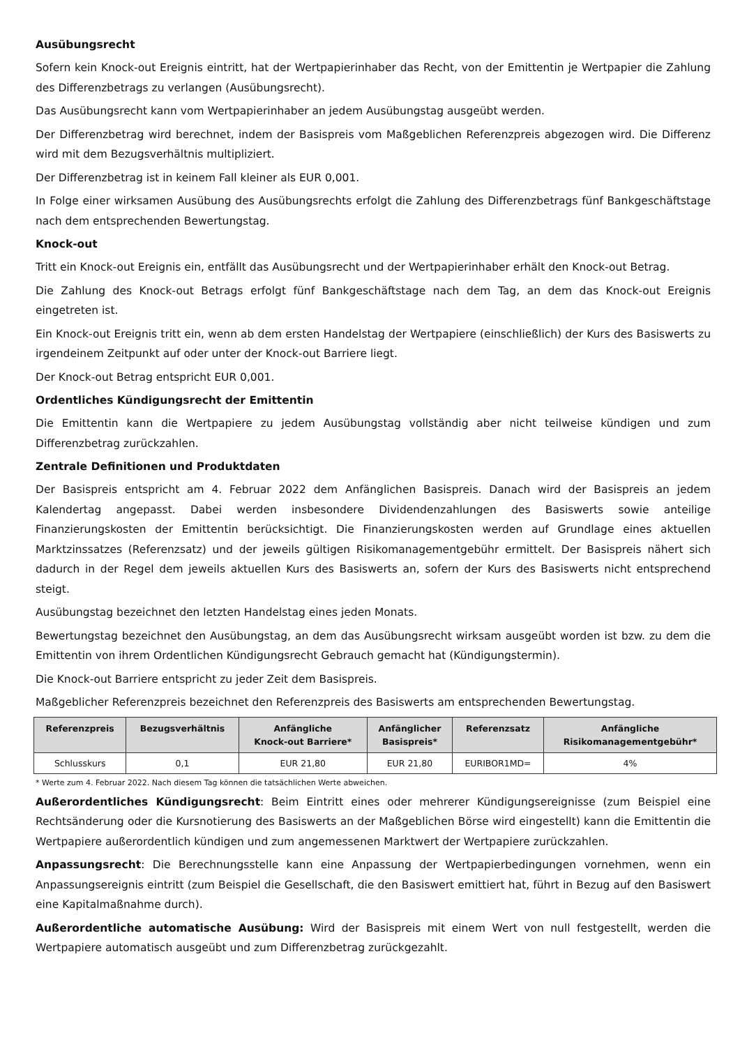Ausübungsrecht
Sofern kein Knock-out Ereignis eintritt, hat der Wertpapierinhaber das Recht, von der Emittentin je Wertpapier die Zahlung des Differenzbetrags zu verlangen (Ausübungsrecht).
Das Ausübungsrecht kann vom Wertpapierinhaber an jedem Ausübungstag ausgeübt werden.
Der Differenzbetrag wird berechnet, indem der Basispreis vom Maßgeblichen Referenzpreis abgezogen wird. Die Differenz wird mit dem Bezugsverhältnis multipliziert.
Der Differenzbetrag ist in keinem Fall kleiner als EUR 0,001.
In Folge einer wirksamen Ausübung des Ausübungsrechts erfolgt die Zahlung des Differenzbetrags fünf Bankgeschäftstage nach dem entsprechenden Bewertungstag.
Knock-out
Tritt ein Knock-out Ereignis ein, entfällt das Ausübungsrecht und der Wertpapierinhaber erhält den Knock-out Betrag.
Die Zahlung des Knock-out Betrags erfolgt fünf Bankgeschäftstage nach dem Tag, an dem das Knock-out Ereignis eingetreten ist.
Ein Knock-out Ereignis tritt ein, wenn ab dem ersten Handelstag der Wertpapiere (einschließlich) der Kurs des Basiswerts zu irgendeinem Zeitpunkt auf oder unter der Knock-out Barriere liegt.
Der Knock-out Betrag entspricht EUR 0,001.
Ordentliches Kündigungsrecht der Emittentin
Die Emittentin kann die Wertpapiere zu jedem Ausübungstag vollständig aber nicht teilweise kündigen und zum Differenzbetrag zurückzahlen.
Zentrale Definitionen und Produktdaten
Der Basispreis entspricht am 4. Februar 2022 dem Anfänglichen Basispreis. Danach wird der Basispreis an jedem Kalendertag angepasst. Dabei werden insbesondere Dividendenzahlungen des Basiswerts sowie anteilige Finanzierungskosten der Emittentin berücksichtigt. Die Finanzierungskosten werden auf Grundlage eines aktuellen Marktzinssatzes (Referenzsatz) und der jeweils gültigen Risikomanagementgebühr ermittelt. Der Basispreis nähert sich dadurch in der Regel dem jeweils aktuellen Kurs des Basiswerts an, sofern der Kurs des Basiswerts nicht entsprechend steigt.
Ausübungstag bezeichnet den letzten Handelstag eines jeden Monats.
Bewertungstag bezeichnet den Ausübungstag, an dem das Ausübungsrecht wirksam ausgeübt worden ist bzw. zu dem die Emittentin von ihrem Ordentlichen Kündigungsrecht Gebrauch gemacht hat (Kündigungstermin).
Die Knock-out Barriere entspricht zu jeder Zeit dem Basispreis.
Maßgeblicher Referenzpreis bezeichnet den Referenzpreis des Basiswerts am entsprechenden Bewertungstag.
| Referenzpreis | Bezugsverhältnis | Anfängliche Knock-out Barriere* | Anfänglicher Basispreis* | Referenzsatz | Anfängliche Risikomanagementgebühr* |
| --- | --- | --- | --- | --- | --- |
| Schlusskurs | 0,1 | EUR 21,80 | EUR 21,80 | EURIBOR1MD= | 4% |
* Werte zum 4. Februar 2022. Nach diesem Tag können die tatsächlichen Werte abweichen.
Außerordentliches Kündigungsrecht: Beim Eintritt eines oder mehrerer Kündigungsereignisse (zum Beispiel eine Rechtsänderung oder die Kursnotierung des Basiswerts an der Maßgeblichen Börse wird eingestellt) kann die Emittentin die Wertpapiere außerordentlich kündigen und zum angemessenen Marktwert der Wertpapiere zurückzahlen.
Anpassungsrecht: Die Berechnungsstelle kann eine Anpassung der Wertpapierbedingungen vornehmen, wenn ein Anpassungsereignis eintritt (zum Beispiel die Gesellschaft, die den Basiswert emittiert hat, führt in Bezug auf den Basiswert eine Kapitalmaßnahme durch).
Außerordentliche automatische Ausübung: Wird der Basispreis mit einem Wert von null festgestellt, werden die Wertpapiere automatisch ausgeübt und zum Differenzbetrag zurückgezahlt.